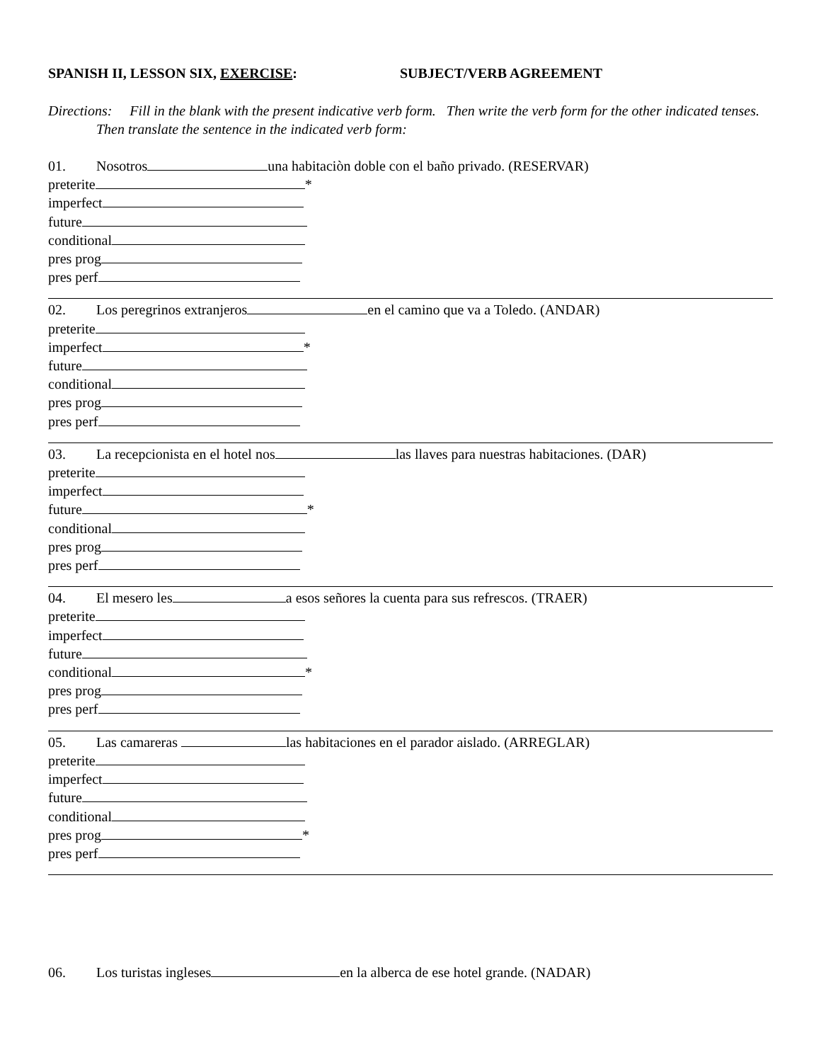SPANISH II, LESSON SIX, EXERCISE: SUBJECT/VERB AGREEMENT
Directions: Fill in the blank with the present indicative verb form. Then write the verb form for the other indicated tenses. Then translate the sentence in the indicated verb form:
01. Nosotros una habitaciòn doble con el baño privado. (RESERVAR)
preterite *
imperfect
future
conditional
pres prog
pres perf
02. Los peregrinos extranjeros en el camino que va a Toledo. (ANDAR)
preterite
imperfect *
future
conditional
pres prog
pres perf
03. La recepcionista en el hotel nos las llaves para nuestras habitaciones. (DAR)
preterite
imperfect
future *
conditional
pres prog
pres perf
04. El mesero les a esos señores la cuenta para sus refrescos. (TRAER)
preterite
imperfect
future
conditional *
pres prog
pres perf
05. Las camareras las habitaciones en el parador aislado. (ARREGLAR)
preterite
imperfect
future
conditional
pres prog *
pres perf
06. Los turistas ingleses en la alberca de ese hotel grande. (NADAR)